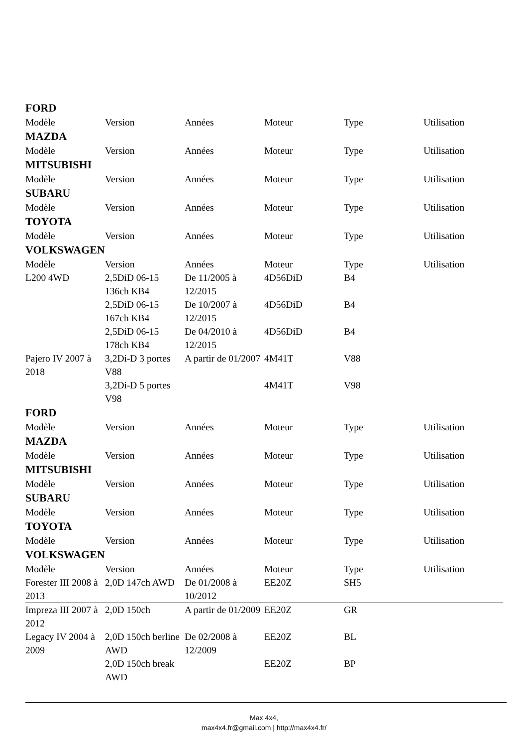FORD
| Modèle | Version | Années | Moteur | Type | Utilisation |
MAZDA
| Modèle | Version | Années | Moteur | Type | Utilisation |
MITSUBISHI
| Modèle | Version | Années | Moteur | Type | Utilisation |
SUBARU
| Modèle | Version | Années | Moteur | Type | Utilisation |
TOYOTA
| Modèle | Version | Années | Moteur | Type | Utilisation |
VOLKSWAGEN
| Modèle | Version | Années | Moteur | Type | Utilisation |
| L200 4WD | 2,5DiD 06-15 136ch KB4 | De 11/2005 à 12/2015 | 4D56DiD | B4 | |
| | 2,5DiD 06-15 167ch KB4 | De 10/2007 à 12/2015 | 4D56DiD | B4 | |
| | 2,5DiD 06-15 178ch KB4 | De 04/2010 à 12/2015 | 4D56DiD | B4 | |
| Pajero IV 2007 à 2018 | 3,2Di-D 3 portes V88 | A partir de 01/2007 | 4M41T | V88 | |
| | 3,2Di-D 5 portes V98 | | 4M41T | V98 | |
FORD
| Modèle | Version | Années | Moteur | Type | Utilisation |
MAZDA
| Modèle | Version | Années | Moteur | Type | Utilisation |
MITSUBISHI
| Modèle | Version | Années | Moteur | Type | Utilisation |
SUBARU
| Modèle | Version | Années | Moteur | Type | Utilisation |
TOYOTA
| Modèle | Version | Années | Moteur | Type | Utilisation |
VOLKSWAGEN
| Modèle | Version | Années | Moteur | Type | Utilisation |
| Forester III 2008 à 2013 | 2,0D 147ch AWD | De 01/2008 à 10/2012 | EE20Z | SH5 | |
| Impreza III 2007 à 2012 | 2,0D 150ch | A partir de 01/2009 | EE20Z | GR | |
| Legacy IV 2004 à 2009 | 2,0D 150ch berline AWD | De 02/2008 à 12/2009 | EE20Z | BL | |
| | 2,0D 150ch break AWD | | EE20Z | BP | |
Max 4x4,
max4x4.fr@gmail.com | http://max4x4.fr/